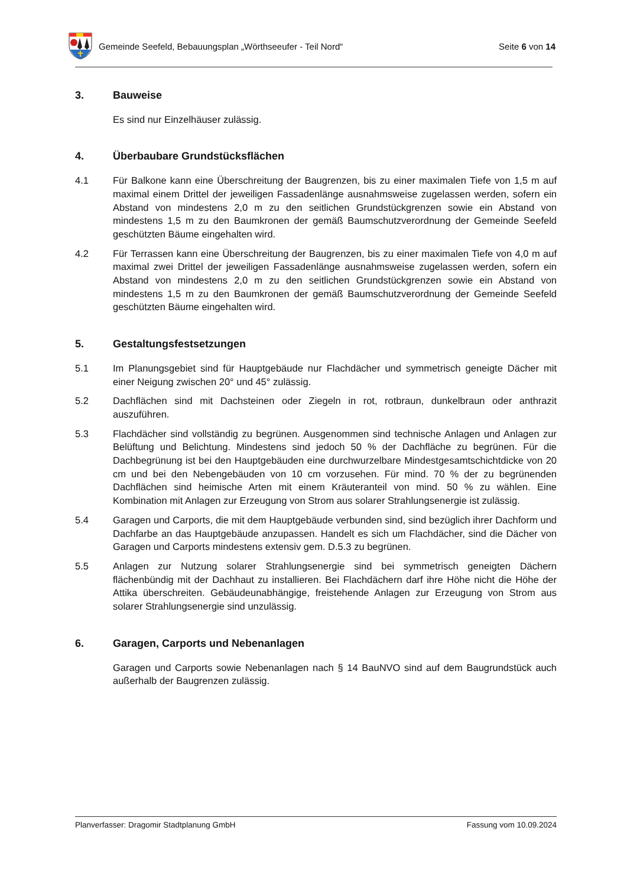Gemeinde Seefeld, Bebauungsplan „Wörthseeufer - Teil Nord“Seite 6 von 14
3. Bauweise
Es sind nur Einzelhäuser zulässig.
4. Überbaubare Grundstücksflächen
4.1 Für Balkone kann eine Überschreitung der Baugrenzen, bis zu einer maximalen Tiefe von 1,5 m auf maximal einem Drittel der jeweiligen Fassadenlänge ausnahmsweise zugelassen werden, sofern ein Abstand von mindestens 2,0 m zu den seitlichen Grundstückgrenzen sowie ein Abstand von mindestens 1,5 m zu den Baumkronen der gemäß Baumschutzverordnung der Gemeinde Seefeld geschützten Bäume eingehalten wird.
4.2 Für Terrassen kann eine Überschreitung der Baugrenzen, bis zu einer maximalen Tiefe von 4,0 m auf maximal zwei Drittel der jeweiligen Fassadenlänge ausnahmsweise zugelassen werden, sofern ein Abstand von mindestens 2,0 m zu den seitlichen Grundstückgrenzen sowie ein Abstand von mindestens 1,5 m zu den Baumkronen der gemäß Baumschutzverordnung der Gemeinde Seefeld geschützten Bäume eingehalten wird.
5. Gestaltungsfestsetzungen
5.1 Im Planungsgebiet sind für Hauptgebäude nur Flachdächer und symmetrisch geneigte Dächer mit einer Neigung zwischen 20° und 45° zulässig.
5.2 Dachflächen sind mit Dachsteinen oder Ziegeln in rot, rotbraun, dunkelbraun oder anthrazit auszuführen.
5.3 Flachdächer sind vollständig zu begrünen. Ausgenommen sind technische Anlagen und Anlagen zur Belüftung und Belichtung. Mindestens sind jedoch 50 % der Dachfläche zu begrünen. Für die Dachbegrünung ist bei den Hauptgebäuden eine durchwurzelbare Mindestgesamtschichtdicke von 20 cm und bei den Nebengebäuden von 10 cm vorzusehen. Für mind. 70 % der zu begrünenden Dachflächen sind heimische Arten mit einem Kräuteranteil von mind. 50 % zu wählen. Eine Kombination mit Anlagen zur Erzeugung von Strom aus solarer Strahlungsenergie ist zulässig.
5.4 Garagen und Carports, die mit dem Hauptgebäude verbunden sind, sind bezüglich ihrer Dachform und Dachfarbe an das Hauptgebäude anzupassen. Handelt es sich um Flachdächer, sind die Dächer von Garagen und Carports mindestens extensiv gem. D.5.3 zu begrünen.
5.5 Anlagen zur Nutzung solarer Strahlungsenergie sind bei symmetrisch geneigten Dächern flächenbündig mit der Dachhaut zu installieren. Bei Flachdächern darf ihre Höhe nicht die Höhe der Attika überschreiten. Gebäudeunabhängige, freistehende Anlagen zur Erzeugung von Strom aus solarer Strahlungsenergie sind unzulässig.
6. Garagen, Carports und Nebenanlagen
Garagen und Carports sowie Nebenanlagen nach § 14 BauNVO sind auf dem Baugrundstück auch außerhalb der Baugrenzen zulässig.
Planverfasser: Dragomir Stadtplanung GmbH Fassung vom 10.09.2024